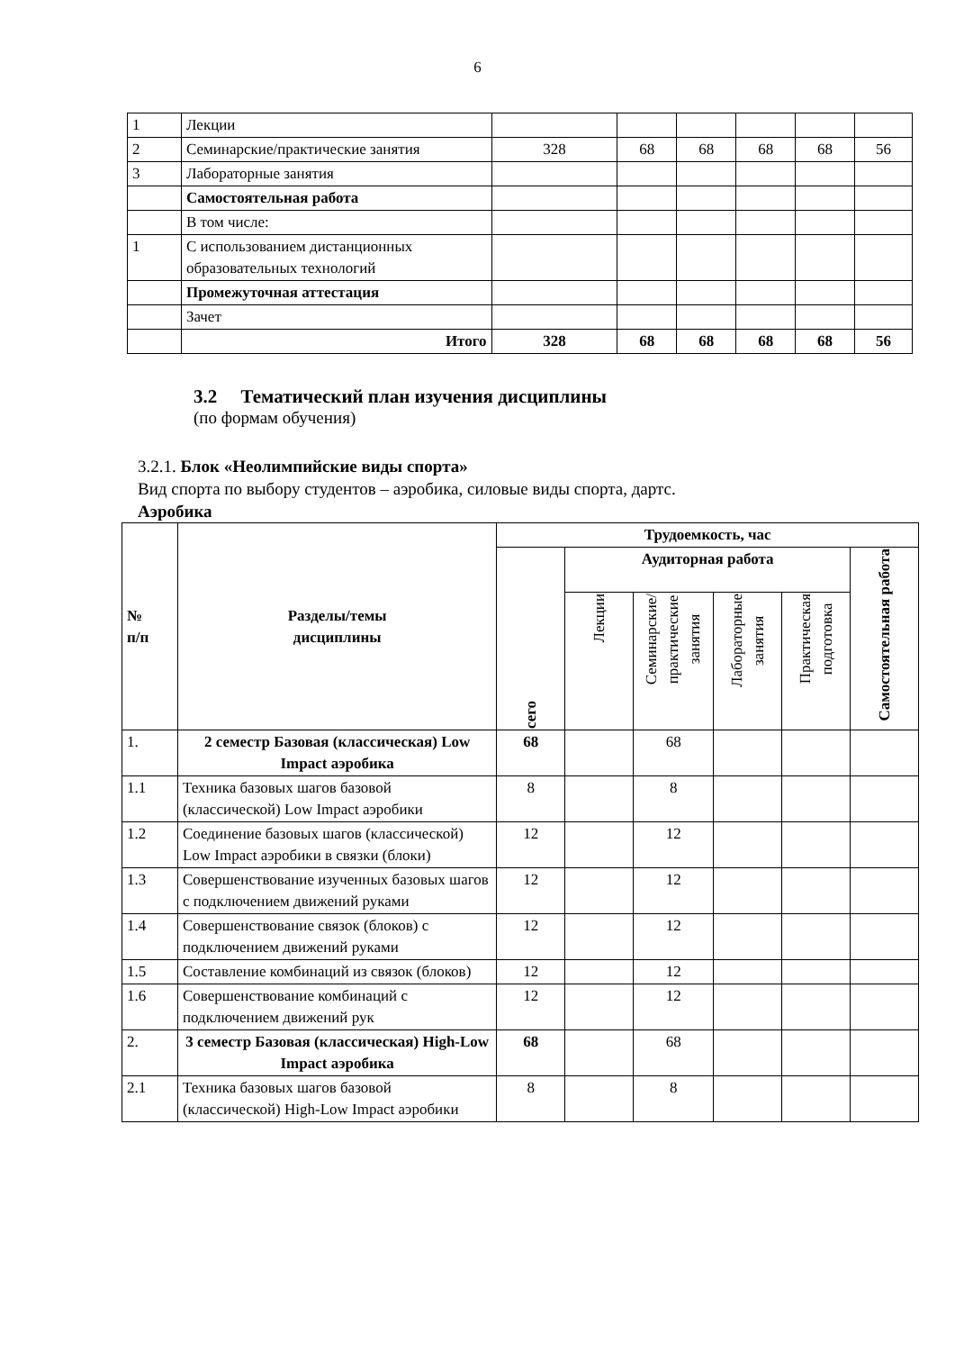6
| 1 | Лекции | | | | | | |
| 2 | Семинарские/практические занятия | 328 | 68 | 68 | 68 | 68 | 56 |
| 3 | Лабораторные занятия | | | | | | |
| | Самостоятельная работа | | | | | | |
| | В том числе: | | | | | | |
| 1 | С использованием дистанционных образовательных технологий | | | | | | |
| | Промежуточная аттестация | | | | | | |
| | Зачет | | | | | | |
| | Итого | 328 | 68 | 68 | 68 | 68 | 56 |
3.2 Тематический план изучения дисциплины
(по формам обучения)
3.2.1. Блок «Неолимпийские виды спорта»
Вид спорта по выбору студентов – аэробика, силовые виды спорта, дартс.
Аэробика
| № п/п | Разделы/темы дисциплины | Трудоемкость, час | | | | | |
| --- | --- | --- | --- | --- | --- | --- | --- |
| | | сего | Аудиторная работа | | | | Самостоятельная работа |
| | | | Лекции | Семинарские/ практические занятия | Лабораторные занятия | Практическая подготовка | |
| 1. | 2 семестр Базовая (классическая) Low Impact аэробика | 68 | | 68 | | | |
| 1.1 | Техника базовых шагов базовой (классической) Low Impact аэробики | 8 | | 8 | | | |
| 1.2 | Соединение базовых шагов (классической) Low Impact аэробики в связки (блоки) | 12 | | 12 | | | |
| 1.3 | Совершенствование изученных базовых шагов с подключением движений руками | 12 | | 12 | | | |
| 1.4 | Совершенствование связок (блоков) с подключением движений руками | 12 | | 12 | | | |
| 1.5 | Составление комбинаций из связок (блоков) | 12 | | 12 | | | |
| 1.6 | Совершенствование комбинаций с подключением движений рук | 12 | | 12 | | | |
| 2. | 3 семестр Базовая (классическая) High-Low Impact аэробика | 68 | | 68 | | | |
| 2.1 | Техника базовых шагов базовой (классической) High-Low Impact аэробики | 8 | | 8 | | | |